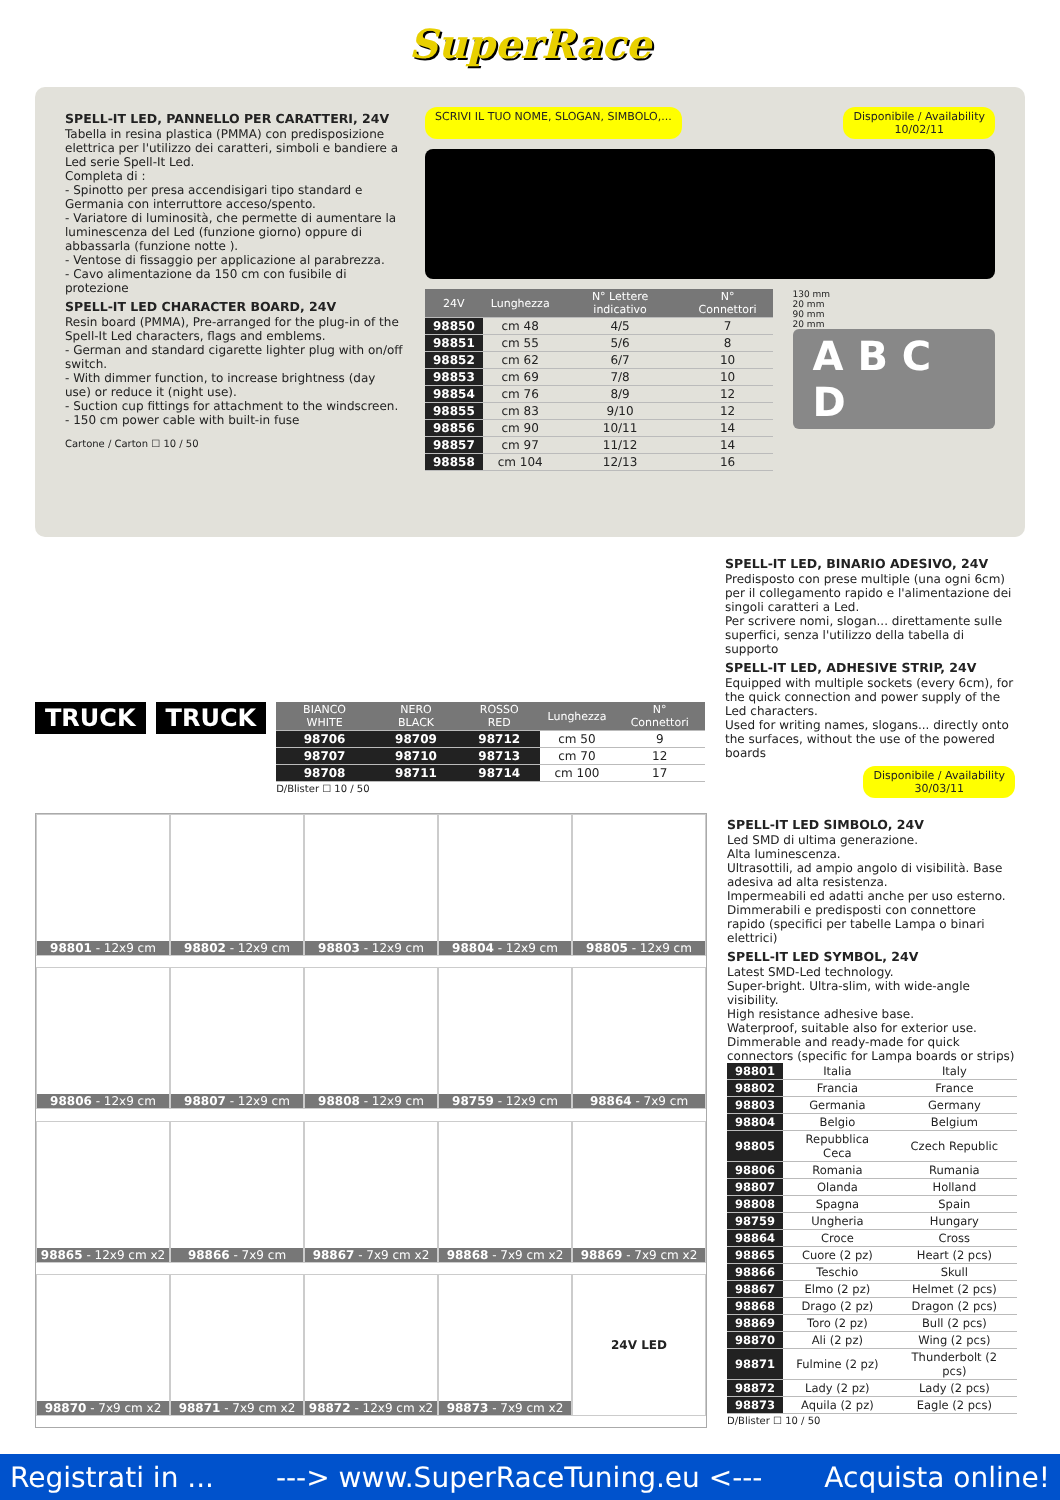SuperRace
SPELL-IT LED, PANNELLO PER CARATTERI, 24V
Tabella in resina plastica (PMMA) con predisposizione elettrica per l'utilizzo dei caratteri, simboli e bandiere a Led serie Spell-It Led.
Completa di :
- Spinotto per presa accendisigari tipo standard e Germania con interruttore acceso/spento.
- Variatore di luminosità, che permette di aumentare la luminescenza del Led (funzione giorno) oppure di abbassarla (funzione notte ).
- Ventose di fissaggio per applicazione al parabrezza.
- Cavo alimentazione da 150 cm con fusibile di protezione
SPELL-IT LED CHARACTER BOARD, 24V
Resin board (PMMA), Pre-arranged for the plug-in of the Spell-It Led characters, flags and emblems.
- German and standard cigarette lighter plug with on/off switch.
- With dimmer function, to increase brightness (day use) or reduce it (night use).
- Suction cup fittings for attachment to the windscreen.
- 150 cm power cable with built-in fuse
Cartone / Carton ☐ 10 / 50
SCRIVI IL TUO NOME, SLOGAN, SIMBOLO,... Disponibile / Availability
10/02/11
| 24V | Lunghezza | N° Lettere indicativo | N° Connettori |
| --- | --- | --- | --- |
| 98850 | cm 48 | 4/5 | 7 |
| 98851 | cm 55 | 5/6 | 8 |
| 98852 | cm 62 | 6/7 | 10 |
| 98853 | cm 69 | 7/8 | 10 |
| 98854 | cm 76 | 8/9 | 12 |
| 98855 | cm 83 | 9/10 | 12 |
| 98856 | cm 90 | 10/11 | 14 |
| 98857 | cm 97 | 11/12 | 14 |
| 98858 | cm 104 | 12/13 | 16 |
130 mm
20 mm
90 mm
20 mm
A B C D
TRUCK TRUCK
| BIANCO WHITE | NERO BLACK | ROSSO RED | Lunghezza | N° Connettori |
| --- | --- | --- | --- | --- |
| 98706 | 98709 | 98712 | cm 50 | 9 |
| 98707 | 98710 | 98713 | cm 70 | 12 |
| 98708 | 98711 | 98714 | cm 100 | 17 |
D/Blister ☐ 10 / 50
SPELL-IT LED, BINARIO ADESIVO, 24V
Predisposto con prese multiple (una ogni 6cm) per il collegamento rapido e l'alimentazione dei singoli caratteri a Led.
Per scrivere nomi, slogan... direttamente sulle superfici, senza l'utilizzo della tabella di supporto
SPELL-IT LED, ADHESIVE STRIP, 24V
Equipped with multiple sockets (every 6cm), for the quick connection and power supply of the Led characters.
Used for writing names, slogans... directly onto the surfaces, without the use of the powered boards
Disponibile / Availability
30/03/11
98801 - 12x9 cm
98802 - 12x9 cm
98803 - 12x9 cm
98804 - 12x9 cm
98805 - 12x9 cm
98806 - 12x9 cm
98807 - 12x9 cm
98808 - 12x9 cm
98759 - 12x9 cm
98864 - 7x9 cm
98865 - 12x9 cm x2
98866 - 7x9 cm
98867 - 7x9 cm x2
98868 - 7x9 cm x2
98869 - 7x9 cm x2
98870 - 7x9 cm x2
98871 - 7x9 cm x2
98872 - 12x9 cm x2
98873 - 7x9 cm x2
24V LED
SPELL-IT LED SIMBOLO, 24V
Led SMD di ultima generazione.
Alta luminescenza.
Ultrasottili, ad ampio angolo di visibilità. Base adesiva ad alta resistenza.
Impermeabili ed adatti anche per uso esterno.
Dimmerabili e predisposti con connettore rapido (specifici per tabelle Lampa o binari elettrici)
SPELL-IT LED SYMBOL, 24V
Latest SMD-Led technology.
Super-bright. Ultra-slim, with wide-angle visibility.
High resistance adhesive base.
Waterproof, suitable also for exterior use.
Dimmerable and ready-made for quick connectors (specific for Lampa boards or strips)
| 98801 | Italia | Italy |
| 98802 | Francia | France |
| 98803 | Germania | Germany |
| 98804 | Belgio | Belgium |
| 98805 | Repubblica Ceca | Czech Republic |
| 98806 | Romania | Rumania |
| 98807 | Olanda | Holland |
| 98808 | Spagna | Spain |
| 98759 | Ungheria | Hungary |
| 98864 | Croce | Cross |
| 98865 | Cuore (2 pz) | Heart (2 pcs) |
| 98866 | Teschio | Skull |
| 98867 | Elmo (2 pz) | Helmet (2 pcs) |
| 98868 | Drago (2 pz) | Dragon (2 pcs) |
| 98869 | Toro (2 pz) | Bull (2 pcs) |
| 98870 | Ali (2 pz) | Wing (2 pcs) |
| 98871 | Fulmine (2 pz) | Thunderbolt (2 pcs) |
| 98872 | Lady (2 pz) | Lady (2 pcs) |
| 98873 | Aquila (2 pz) | Eagle (2 pcs) |
D/Blister ☐ 10 / 50
Registrati in ... ---> www.SuperRaceTuning.eu <--- Acquista online!